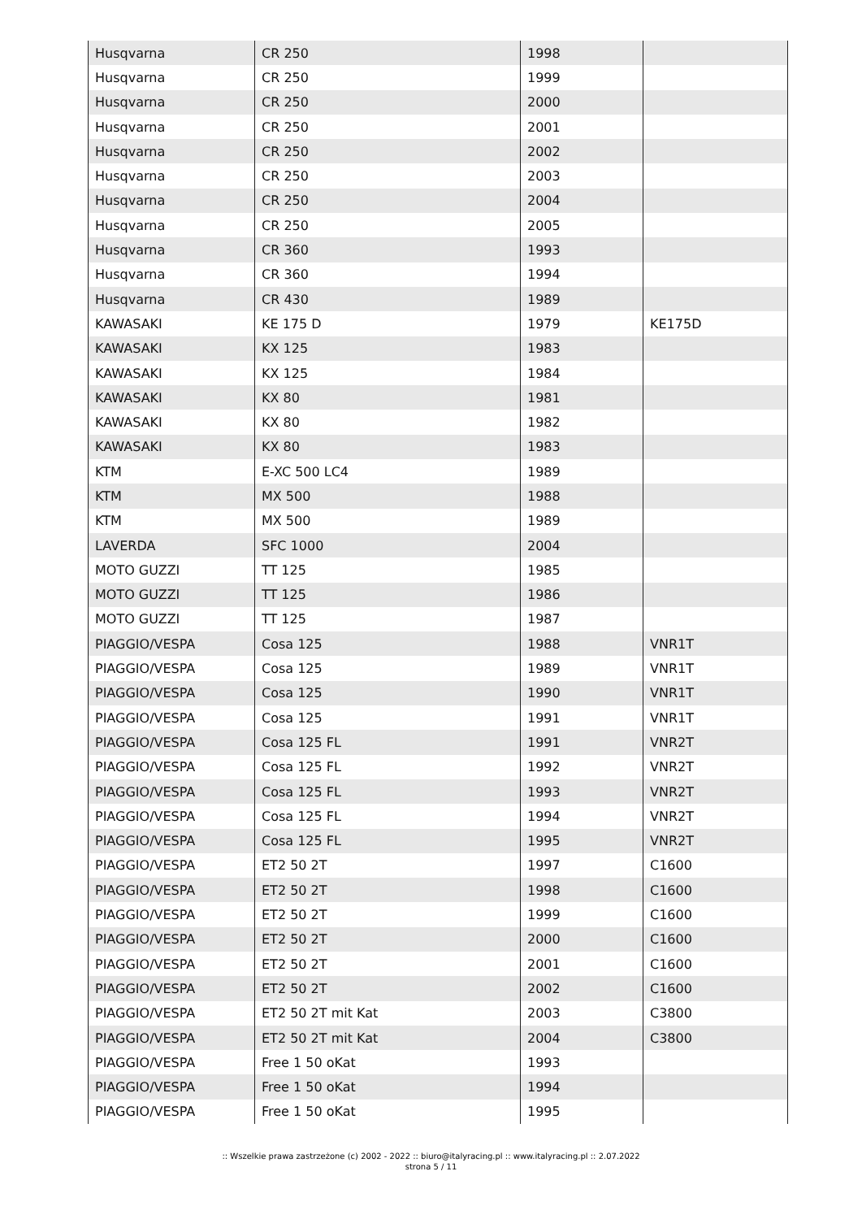| Husqvarna | CR 250 | 1998 | |
| Husqvarna | CR 250 | 1999 | |
| Husqvarna | CR 250 | 2000 | |
| Husqvarna | CR 250 | 2001 | |
| Husqvarna | CR 250 | 2002 | |
| Husqvarna | CR 250 | 2003 | |
| Husqvarna | CR 250 | 2004 | |
| Husqvarna | CR 250 | 2005 | |
| Husqvarna | CR 360 | 1993 | |
| Husqvarna | CR 360 | 1994 | |
| Husqvarna | CR 430 | 1989 | |
| KAWASAKI | KE 175 D | 1979 | KE175D |
| KAWASAKI | KX 125 | 1983 | |
| KAWASAKI | KX 125 | 1984 | |
| KAWASAKI | KX 80 | 1981 | |
| KAWASAKI | KX 80 | 1982 | |
| KAWASAKI | KX 80 | 1983 | |
| KTM | E-XC 500 LC4 | 1989 | |
| KTM | MX 500 | 1988 | |
| KTM | MX 500 | 1989 | |
| LAVERDA | SFC 1000 | 2004 | |
| MOTO GUZZI | TT 125 | 1985 | |
| MOTO GUZZI | TT 125 | 1986 | |
| MOTO GUZZI | TT 125 | 1987 | |
| PIAGGIO/VESPA | Cosa 125 | 1988 | VNR1T |
| PIAGGIO/VESPA | Cosa 125 | 1989 | VNR1T |
| PIAGGIO/VESPA | Cosa 125 | 1990 | VNR1T |
| PIAGGIO/VESPA | Cosa 125 | 1991 | VNR1T |
| PIAGGIO/VESPA | Cosa 125 FL | 1991 | VNR2T |
| PIAGGIO/VESPA | Cosa 125 FL | 1992 | VNR2T |
| PIAGGIO/VESPA | Cosa 125 FL | 1993 | VNR2T |
| PIAGGIO/VESPA | Cosa 125 FL | 1994 | VNR2T |
| PIAGGIO/VESPA | Cosa 125 FL | 1995 | VNR2T |
| PIAGGIO/VESPA | ET2 50 2T | 1997 | C1600 |
| PIAGGIO/VESPA | ET2 50 2T | 1998 | C1600 |
| PIAGGIO/VESPA | ET2 50 2T | 1999 | C1600 |
| PIAGGIO/VESPA | ET2 50 2T | 2000 | C1600 |
| PIAGGIO/VESPA | ET2 50 2T | 2001 | C1600 |
| PIAGGIO/VESPA | ET2 50 2T | 2002 | C1600 |
| PIAGGIO/VESPA | ET2 50 2T mit Kat | 2003 | C3800 |
| PIAGGIO/VESPA | ET2 50 2T mit Kat | 2004 | C3800 |
| PIAGGIO/VESPA | Free 1 50 oKat | 1993 | |
| PIAGGIO/VESPA | Free 1 50 oKat | 1994 | |
| PIAGGIO/VESPA | Free 1 50 oKat | 1995 | |
:: Wszelkie prawa zastrzeżone (c) 2002 - 2022 :: biuro@italyracing.pl :: www.italyracing.pl :: 2.07.2022
strona 5 / 11